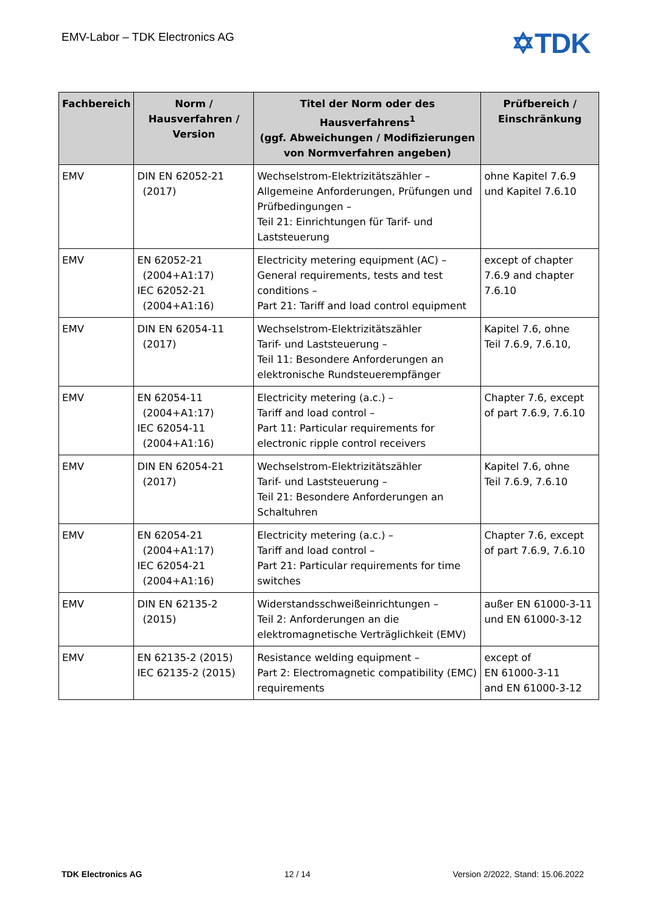EMV-Labor – TDK Electronics AG ✡TDK
| Fachbereich | Norm / Hausverfahren / Version | Titel der Norm oder des Hausverfahrens<sup>1</sup> (ggf. Abweichungen / Modifizierungen von Normverfahren angeben) | Prüfbereich / Einschränkung |
| --- | --- | --- | --- |
| EMV | DIN EN 62052-21 (2017) | Wechselstrom-Elektrizitätszähler – Allgemeine Anforderungen, Prüfungen und Prüfbedingungen – Teil 21: Einrichtungen für Tarif- und Laststeuerung | ohne Kapitel 7.6.9 und Kapitel 7.6.10 |
| EMV | EN 62052-21 (2004+A1:17) IEC 62052-21 (2004+A1:16) | Electricity metering equipment (AC) – General requirements, tests and test conditions – Part 21: Tariff and load control equipment | except of chapter 7.6.9 and chapter 7.6.10 |
| EMV | DIN EN 62054-11 (2017) | Wechselstrom-Elektrizitätszähler Tarif- und Laststeuerung – Teil 11: Besondere Anforderungen an elektronische Rundsteuerempfänger | Kapitel 7.6, ohne Teil 7.6.9, 7.6.10, |
| EMV | EN 62054-11 (2004+A1:17) IEC 62054-11 (2004+A1:16) | Electricity metering (a.c.) – Tariff and load control – Part 11: Particular requirements for electronic ripple control receivers | Chapter 7.6, except of part 7.6.9, 7.6.10 |
| EMV | DIN EN 62054-21 (2017) | Wechselstrom-Elektrizitätszähler Tarif- und Laststeuerung – Teil 21: Besondere Anforderungen an Schaltuhren | Kapitel 7.6, ohne Teil 7.6.9, 7.6.10 |
| EMV | EN 62054-21 (2004+A1:17) IEC 62054-21 (2004+A1:16) | Electricity metering (a.c.) – Tariff and load control – Part 21: Particular requirements for time switches | Chapter 7.6, except of part 7.6.9, 7.6.10 |
| EMV | DIN EN 62135-2 (2015) | Widerstandsschweißeinrichtungen – Teil 2: Anforderungen an die elektromagnetische Verträglichkeit (EMV) | außer EN 61000-3-11 und EN 61000-3-12 |
| EMV | EN 62135-2 (2015) IEC 62135-2 (2015) | Resistance welding equipment – Part 2: Electromagnetic compatibility (EMC) requirements | except of EN 61000-3-11 and EN 61000-3-12 |
TDK Electronics AG 12 / 14 Version 2/2022, Stand: 15.06.2022